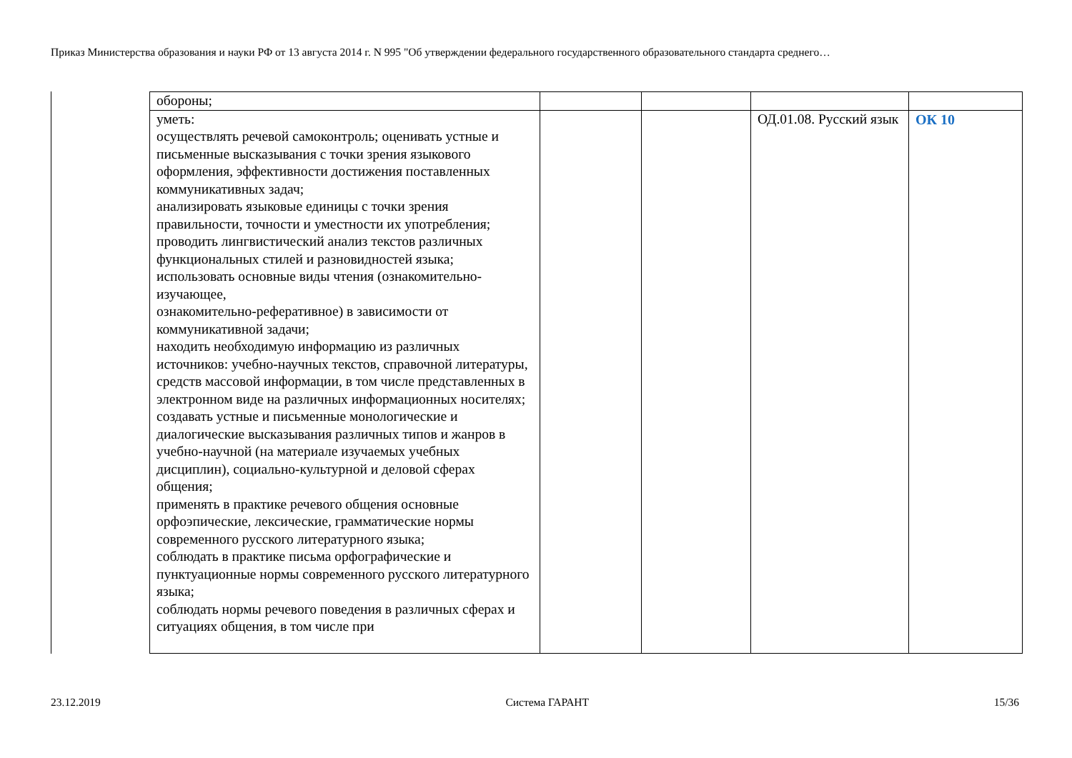Приказ Министерства образования и науки РФ от 13 августа 2014 г. N 995 "Об утверждении федерального государственного образовательного стандарта среднего…
| обороны; | | | | |
| уметь: осуществлять речевой самоконтроль; оценивать устные и письменные высказывания с точки зрения языкового оформления, эффективности достижения поставленных коммуникативных задач; анализировать языковые единицы с точки зрения правильности, точности и уместности их употребления; проводить лингвистический анализ текстов различных функциональных стилей и разновидностей языка; использовать основные виды чтения (ознакомительно-изучающее, ознакомительно-реферативное) в зависимости от коммуникативной задачи; находить необходимую информацию из различных источников: учебно-научных текстов, справочной литературы, средств массовой информации, в том числе представленных в электронном виде на различных информационных носителях; создавать устные и письменные монологические и диалогические высказывания различных типов и жанров в учебно-научной (на материале изучаемых учебных дисциплин), социально-культурной и деловой сферах общения; применять в практике речевого общения основные орфоэпические, лексические, грамматические нормы современного русского литературного языка; соблюдать в практике письма орфографические и пунктуационные нормы современного русского литературного языка; соблюдать нормы речевого поведения в различных сферах и ситуациях общения, в том числе при | | | ОД.01.08. Русский язык | ОК 10 |
23.12.2019 Система ГАРАНТ 15/36